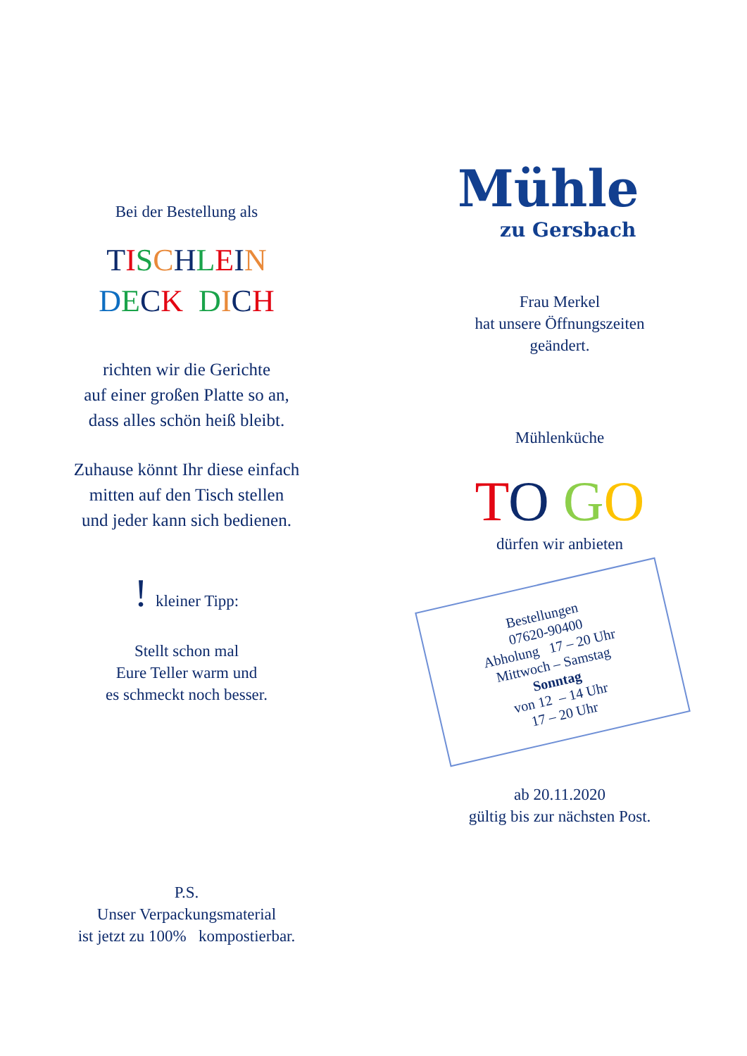Bei der Bestellung als
TISCHLEIN
DECK DICH
richten wir die Gerichte
auf einer großen Platte so an,
dass alles schön heiß bleibt.
Zuhause könnt Ihr diese einfach
mitten auf den Tisch stellen
und jeder kann sich bedienen.
! kleiner Tipp:
Stellt schon mal
Eure Teller warm und
es schmeckt noch besser.
P.S.
Unser Verpackungsmaterial
ist jetzt zu 100% kompostierbar.
Mühle
zu Gersbach
Frau Merkel
hat unsere Öffnungszeiten
geändert.
Mühlenküche
TO GO
dürfen wir anbieten
Bestellungen
07620-90400
Abholung 17 – 20 Uhr
Mittwoch – Samstag
Sonntag
von 12 – 14 Uhr
17 – 20 Uhr
ab 20.11.2020
gültig bis zur nächsten Post.